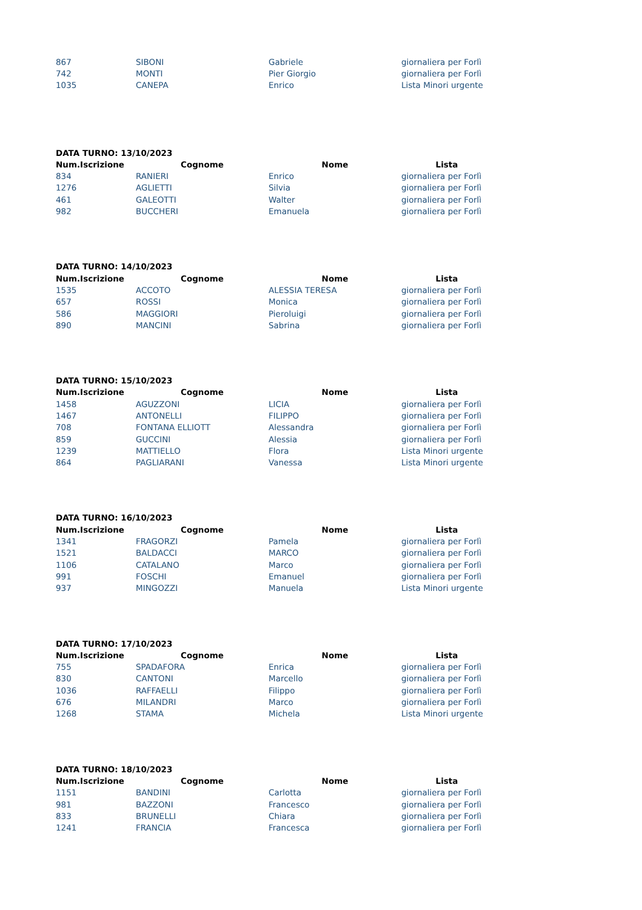| 867 | SIBONI | Gabriele | giornaliera per Forlì |
| 742 | MONTI | Pier Giorgio | giornaliera per Forlì |
| 1035 | CANEPA | Enrico | Lista Minori urgente |
| DATA TURNO: 13/10/2023 | | | |
| Num.Iscrizione | Cognome | Nome | Lista |
| 834 | RANIERI | Enrico | giornaliera per Forlì |
| 1276 | AGLIETTI | Silvia | giornaliera per Forlì |
| 461 | GALEOTTI | Walter | giornaliera per Forlì |
| 982 | BUCCHERI | Emanuela | giornaliera per Forlì |
| DATA TURNO: 14/10/2023 | | | |
| Num.Iscrizione | Cognome | Nome | Lista |
| 1535 | ACCOTO | ALESSIA TERESA | giornaliera per Forlì |
| 657 | ROSSI | Monica | giornaliera per Forlì |
| 586 | MAGGIORI | Pieroluigi | giornaliera per Forlì |
| 890 | MANCINI | Sabrina | giornaliera per Forlì |
| DATA TURNO: 15/10/2023 | | | |
| Num.Iscrizione | Cognome | Nome | Lista |
| 1458 | AGUZZONI | LICIA | giornaliera per Forlì |
| 1467 | ANTONELLI | FILIPPO | giornaliera per Forlì |
| 708 | FONTANA ELLIOTT | Alessandra | giornaliera per Forlì |
| 859 | GUCCINI | Alessia | giornaliera per Forlì |
| 1239 | MATTIELLO | Flora | Lista Minori urgente |
| 864 | PAGLIARANI | Vanessa | Lista Minori urgente |
| DATA TURNO: 16/10/2023 | | | |
| Num.Iscrizione | Cognome | Nome | Lista |
| 1341 | FRAGORZI | Pamela | giornaliera per Forlì |
| 1521 | BALDACCI | MARCO | giornaliera per Forlì |
| 1106 | CATALANO | Marco | giornaliera per Forlì |
| 991 | FOSCHI | Emanuel | giornaliera per Forlì |
| 937 | MINGOZZI | Manuela | Lista Minori urgente |
| DATA TURNO: 17/10/2023 | | | |
| Num.Iscrizione | Cognome | Nome | Lista |
| 755 | SPADAFORA | Enrica | giornaliera per Forlì |
| 830 | CANTONI | Marcello | giornaliera per Forlì |
| 1036 | RAFFAELLI | Filippo | giornaliera per Forlì |
| 676 | MILANDRI | Marco | giornaliera per Forlì |
| 1268 | STAMA | Michela | Lista Minori urgente |
| DATA TURNO: 18/10/2023 | | | |
| Num.Iscrizione | Cognome | Nome | Lista |
| 1151 | BANDINI | Carlotta | giornaliera per Forlì |
| 981 | BAZZONI | Francesco | giornaliera per Forlì |
| 833 | BRUNELLI | Chiara | giornaliera per Forlì |
| 1241 | FRANCIA | Francesca | giornaliera per Forlì |